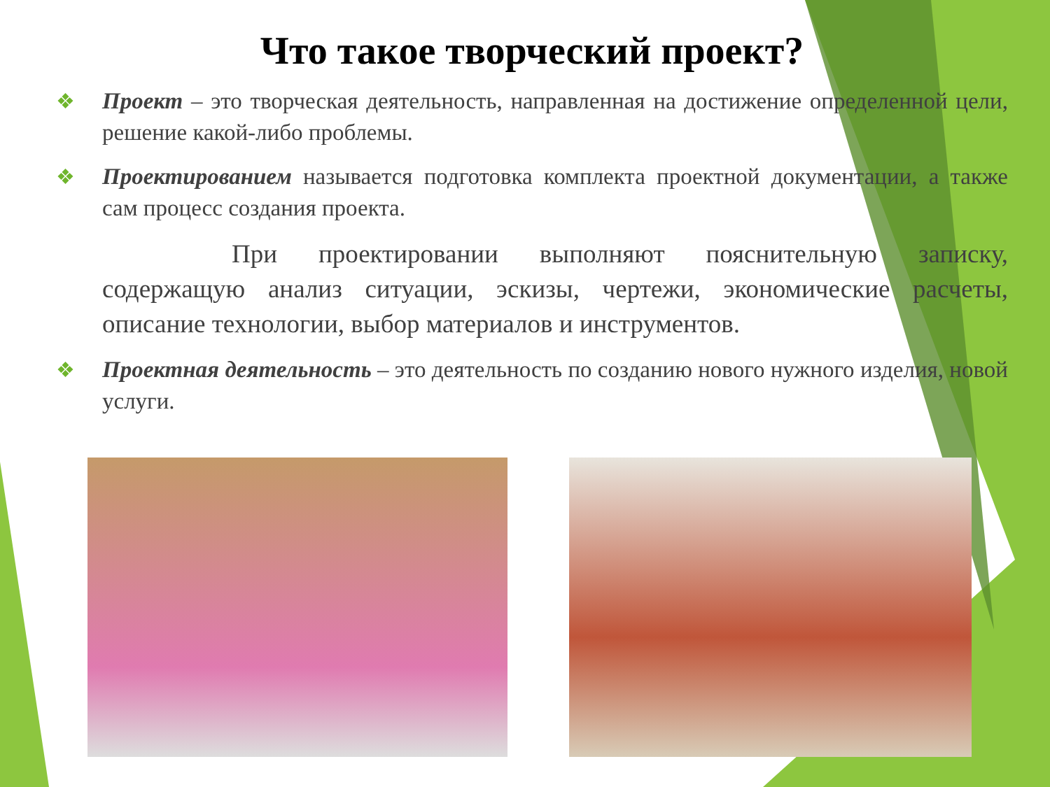Что такое творческий проект?
❖ Проект – это творческая деятельность, направленная на достижение определенной цели, решение какой-либо проблемы.
❖ Проектированием называется подготовка комплекта проектной документации, а также сам процесс создания проекта.
При проектировании выполняют пояснительную записку, содержащую анализ ситуации, эскизы, чертежи, экономические расчеты, описание технологии, выбор материалов и инструментов.
❖ Проектная деятельность – это деятельность по созданию нового нужного изделия, новой услуги.